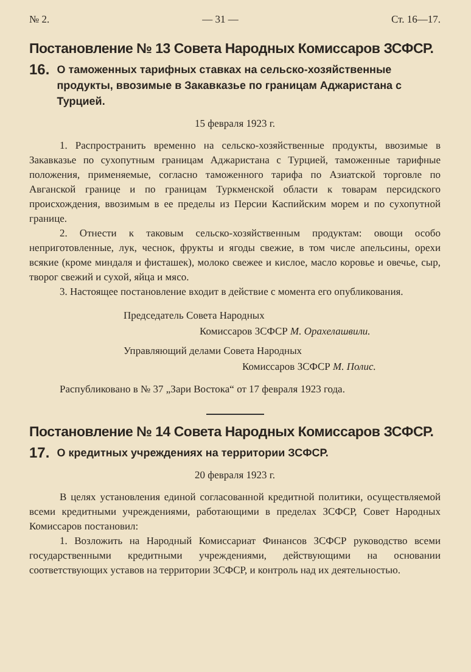№ 2. — 31 — Ст. 16—17.
Постановление № 13 Совета Народных Комиссаров ЗСФСР.
16. О таможенных тарифных ставках на сельско-хозяйственные продукты, ввозимые в Закавказье по границам Аджаристана с Турцией.
15 февраля 1923 г.
1. Распространить временно на сельско-хозяйственные продукты, ввозимые в Закавказье по сухопутным границам Аджаристана с Турцией, таможенные тарифные положения, применяемые, согласно таможенного тарифа по Азиатской торговле по Авганской границе и по границам Туркменской области к товарам персидского происхождения, ввозимым в ее пределы из Персии Каспийским морем и по сухопутной границе.
2. Отнести к таковым сельско-хозяйственным продуктам: овощи особо неприготовленные, лук, чеснок, фрукты и ягоды свежие, в том числе апельсины, орехи всякие (кроме миндаля и фисташек), молоко свежее и кислое, масло коровье и овечье, сыр, творог свежий и сухой, яйца и мясо.
3. Настоящее постановление входит в действие с момента его опубликования.
Председатель Совета Народных
Комиссаров ЗСФСР М. Орахелашвили.
Управляющий делами Совета Народных
Комиссаров ЗСФСР М. Полис.
Распубликовано в № 37 „Зари Востока“ от 17 февраля 1923 года.
Постановление № 14 Совета Народных Комиссаров ЗСФСР.
17. О кредитных учреждениях на территории ЗСФСР.
20 февраля 1923 г.
В целях установления единой согласованной кредитной политики, осуществляемой всеми кредитными учреждениями, работающими в пределах ЗСФСР, Совет Народных Комиссаров постановил:
1. Возложить на Народный Комиссариат Финансов ЗСФСР руководство всеми государственными кредитными учреждениями, действующими на основании соответствующих уставов на территории ЗСФСР, и контроль над их деятельностью.